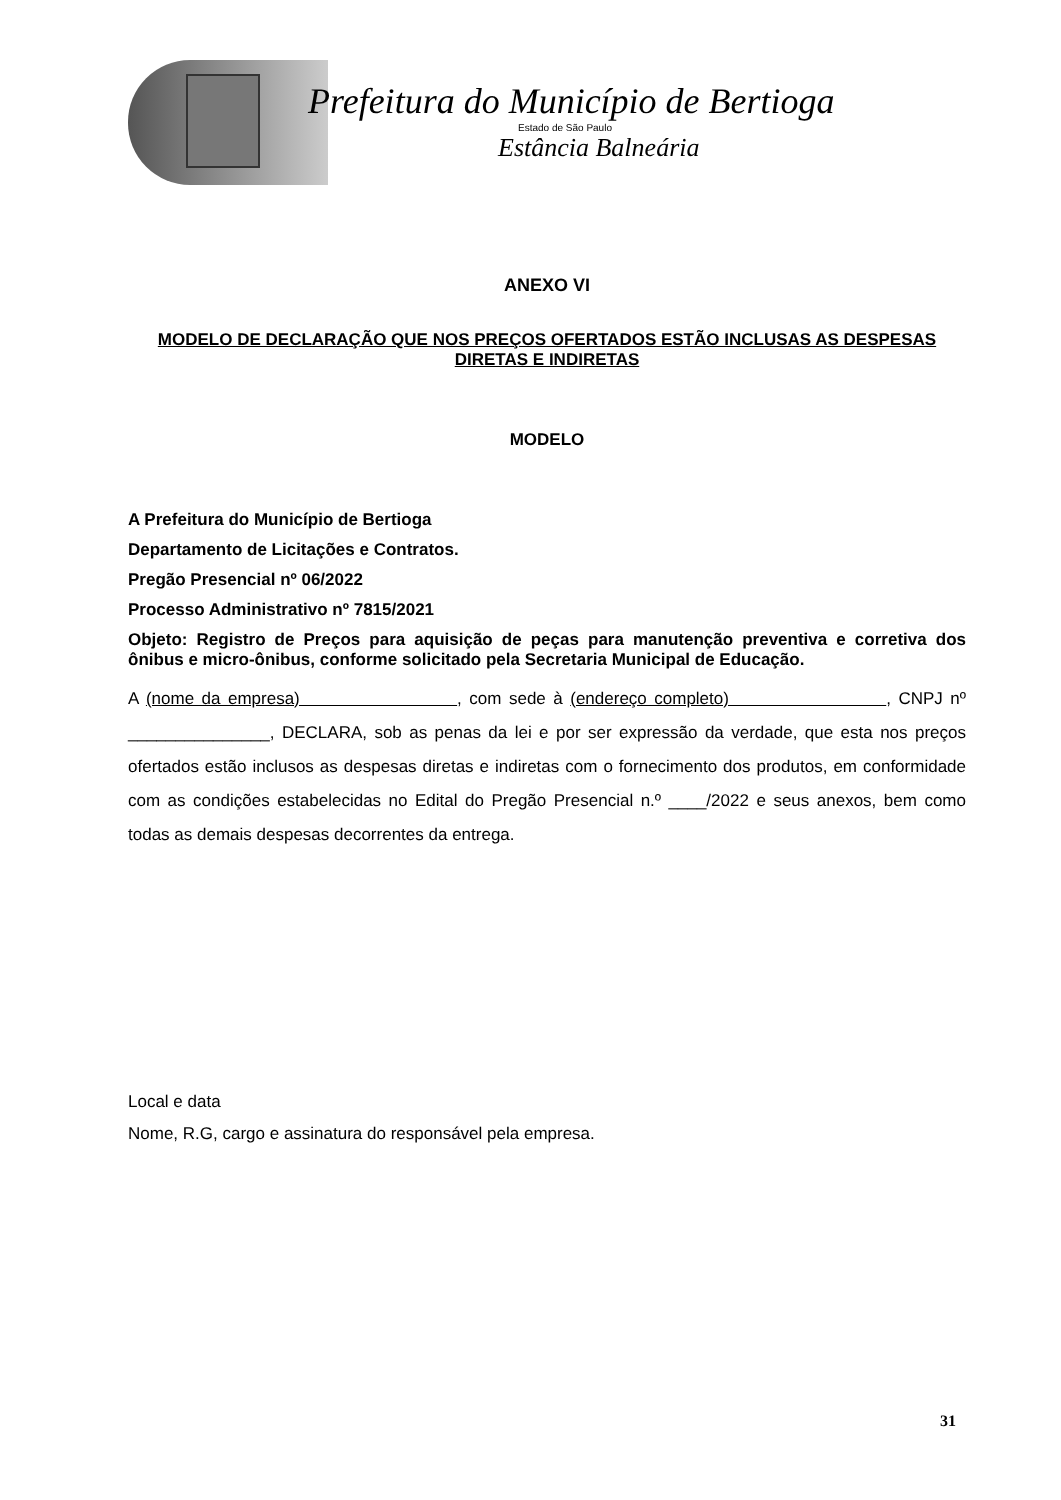Prefeitura do Município de Bertioga
Estado de São Paulo
Estância Balneária
ANEXO VI
MODELO DE DECLARAÇÃO QUE NOS PREÇOS OFERTADOS ESTÃO INCLUSAS AS DESPESAS DIRETAS E INDIRETAS
MODELO
A Prefeitura do Município de Bertioga
Departamento de Licitações e Contratos.
Pregão Presencial nº 06/2022
Processo Administrativo nº 7815/2021
Objeto: Registro de Preços para aquisição de peças para manutenção preventiva e corretiva dos ônibus e micro-ônibus, conforme solicitado pela Secretaria Municipal de Educação.
A (nome da empresa) , com sede à (endereço completo) , CNPJ nº _______________, DECLARA, sob as penas da lei e por ser expressão da verdade, que esta nos preços ofertados estão inclusos as despesas diretas e indiretas com o fornecimento dos produtos, em conformidade com as condições estabelecidas no Edital do Pregão Presencial n.º ____/2022 e seus anexos, bem como todas as demais despesas decorrentes da entrega.
Local e data
Nome, R.G, cargo e assinatura do responsável pela empresa.
31